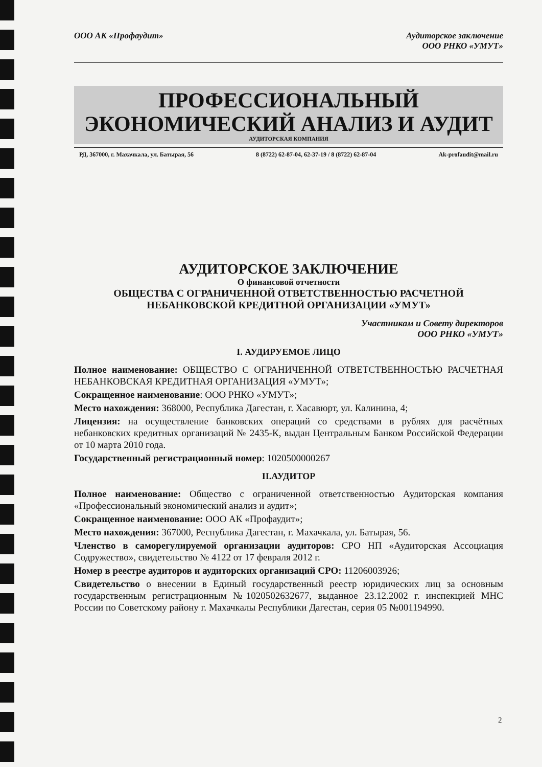ООО АК «Профаудит» Аудиторское заключение
ООО РНКО «УМУТ»
ПРОФЕССИОНАЛЬНЫЙ
ЭКОНОМИЧЕСКИЙ АНАЛИЗ И АУДИТ
АУДИТОРСКАЯ КОМПАНИЯ
РД, 367000, г. Махачкала, ул. Батырая, 56 8 (8722) 62-87-04, 62-37-19 / 8 (8722) 62-87-04 Ak-profaudit@mail.ru
АУДИТОРСКОЕ ЗАКЛЮЧЕНИЕ
О финансовой отчетности
ОБЩЕСТВА С ОГРАНИЧЕННОЙ ОТВЕТСТВЕННОСТЬЮ РАСЧЕТНОЙ
НЕБАНКОВСКОЙ КРЕДИТНОЙ ОРГАНИЗАЦИИ «УМУТ»
Участникам и Совету директоров
ООО РНКО «УМУТ»
I. АУДИРУЕМОЕ ЛИЦО
Полное наименование: ОБЩЕСТВО С ОГРАНИЧЕННОЙ ОТВЕТСТВЕННОСТЬЮ РАСЧЕТНАЯ НЕБАНКОВСКАЯ КРЕДИТНАЯ ОРГАНИЗАЦИЯ «УМУТ»;
Сокращенное наименование: ООО РНКО «УМУТ»;
Место нахождения: 368000, Республика Дагестан, г. Хасавюрт, ул. Калинина, 4;
Лицензия: на осуществление банковских операций со средствами в рублях для расчётных небанковских кредитных организаций № 2435-К, выдан Центральным Банком Российской Федерации от 10 марта 2010 года.
Государственный регистрационный номер: 1020500000267
II.АУДИТОР
Полное наименование: Общество с ограниченной ответственностью Аудиторская компания «Профессиональный экономический анализ и аудит»;
Сокращенное наименование: ООО АК «Профаудит»;
Место нахождения: 367000, Республика Дагестан, г. Махачкала, ул. Батырая, 56.
Членство в саморегулируемой организации аудиторов: СРО НП «Аудиторская Ассоциация Содружество», свидетельство № 4122 от 17 февраля 2012 г.
Номер в реестре аудиторов и аудиторских организаций СРО: 11206003926;
Свидетельство о внесении в Единый государственный реестр юридических лиц за основным государственным регистрационным №1020502632677, выданное 23.12.2002 г. инспекцией МНС России по Советскому району г. Махачкалы Республики Дагестан, серия 05 №001194990.
2